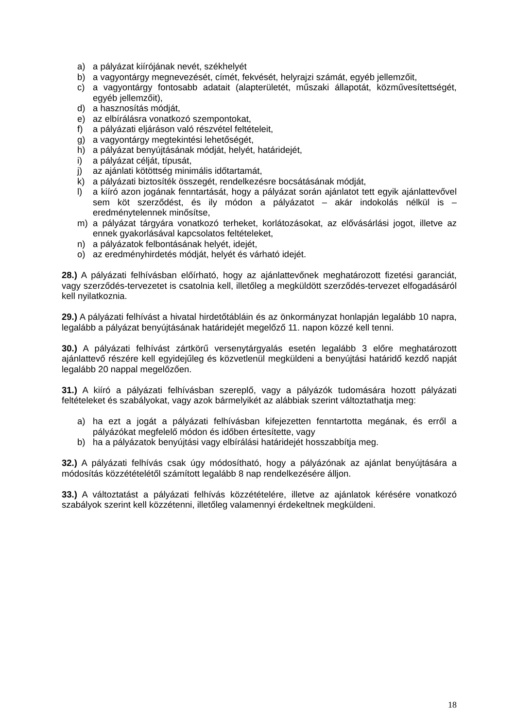a) a pályázat kiírójának nevét, székhelyét
b) a vagyontárgy megnevezését, címét, fekvését, helyrajzi számát, egyéb jellemzőit,
c) a vagyontárgy fontosabb adatait (alapterületét, műszaki állapotát, közművesítettségét, egyéb jellemzőit),
d) a hasznosítás módját,
e) az elbírálásra vonatkozó szempontokat,
f) a pályázati eljáráson való részvétel feltételeit,
g) a vagyontárgy megtekintési lehetőségét,
h) a pályázat benyújtásának módját, helyét, határidejét,
i) a pályázat célját, típusát,
j) az ajánlati kötöttség minimális időtartamát,
k) a pályázati biztosíték összegét, rendelkezésre bocsátásának módját,
l) a kiíró azon jogának fenntartását, hogy a pályázat során ajánlatot tett egyik ajánlattevővel sem köt szerződést, és ily módon a pályázatot – akár indokolás nélkül is – eredménytelennek minősítse,
m) a pályázat tárgyára vonatkozó terheket, korlátozásokat, az elővásárlási jogot, illetve az ennek gyakorlásával kapcsolatos feltételeket,
n) a pályázatok felbontásának helyét, idejét,
o) az eredményhirdetés módját, helyét és várható idejét.
28.) A pályázati felhívásban előírható, hogy az ajánlattevőnek meghatározott fizetési garanciát, vagy szerződés-tervezetet is csatolnia kell, illetőleg a megküldött szerződés-tervezet elfogadásáról kell nyilatkoznia.
29.) A pályázati felhívást a hivatal hirdetőtábláin és az önkormányzat honlapján legalább 10 napra, legalább a pályázat benyújtásának határidejét megelőző 11. napon közzé kell tenni.
30.) A pályázati felhívást zártkörű versenytárgyalás esetén legalább 3 előre meghatározott ajánlattevő részére kell egyidejűleg és közvetlenül megküldeni a benyújtási határidő kezdő napját legalább 20 nappal megelőzően.
31.) A kiíró a pályázati felhívásban szereplő, vagy a pályázók tudomására hozott pályázati feltételeket és szabályokat, vagy azok bármelyikét az alábbiak szerint változtathatja meg:
a) ha ezt a jogát a pályázati felhívásban kifejezetten fenntartotta megának, és erről a pályázókat megfelelő módon és időben értesítette, vagy
b) ha a pályázatok benyújtási vagy elbírálási határidejét hosszabbítja meg.
32.) A pályázati felhívás csak úgy módosítható, hogy a pályázónak az ajánlat benyújtására a módosítás közzétételétől számított legalább 8 nap rendelkezésére álljon.
33.) A változtatást a pályázati felhívás közzétételére, illetve az ajánlatok kérésére vonatkozó szabályok szerint kell közzétenni, illetőleg valamennyi érdekeltnek megküldeni.
18